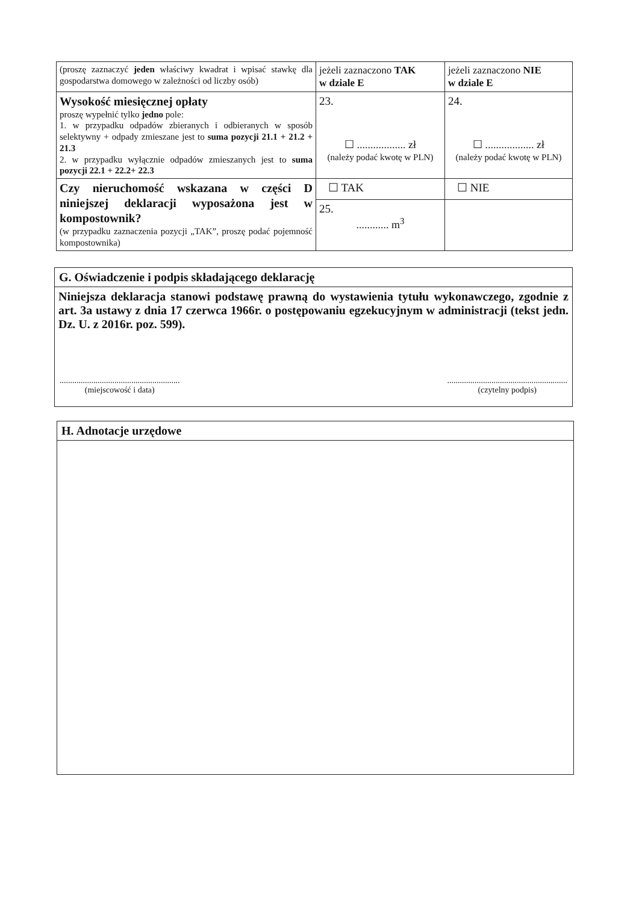| (proszę zaznaczyć jeden właściwy kwadrat i wpisać stawkę dla gospodarstwa domowego w zależności od liczby osób) | jeżeli zaznaczono TAK w dziale E | jeżeli zaznaczono NIE w dziale E |
| Wysokość miesięcznej opłaty proszę wypełnić tylko jedno pole: 1. w przypadku odpadów zbieranych i odbieranych w sposób selektywny + odpady zmieszane jest to suma pozycji 21.1 + 21.2 + 21.3 2. w przypadku wyłącznie odpadów zmieszanych jest to suma pozycji 22.1 + 22.2+ 22.3 | 23. ☐ .................. zł (należy podać kwotę w PLN) | 24. ☐ .................. zł (należy podać kwotę w PLN) |
| Czy nieruchomość wskazana w części D niniejszej deklaracji wyposażona jest w kompostownik? (w przypadku zaznaczenia pozycji „TAK”, proszę podać pojemność kompostownika) | ☐ TAK | ☐ NIE |
| | 25. ............ m<sup>3</sup> | |
G. Oświadczenie i podpis składającego deklarację
Niniejsza deklaracja stanowi podstawę prawną do wystawienia tytułu wykonawczego, zgodnie z art. 3a ustawy z dnia 17 czerwca 1966r. o postępowaniu egzekucyjnym w administracji (tekst jedn. Dz. U. z 2016r. poz. 599).
.........................................................
(miejscowość i data)
.........................................................
(czytelny podpis)
H. Adnotacje urzędowe